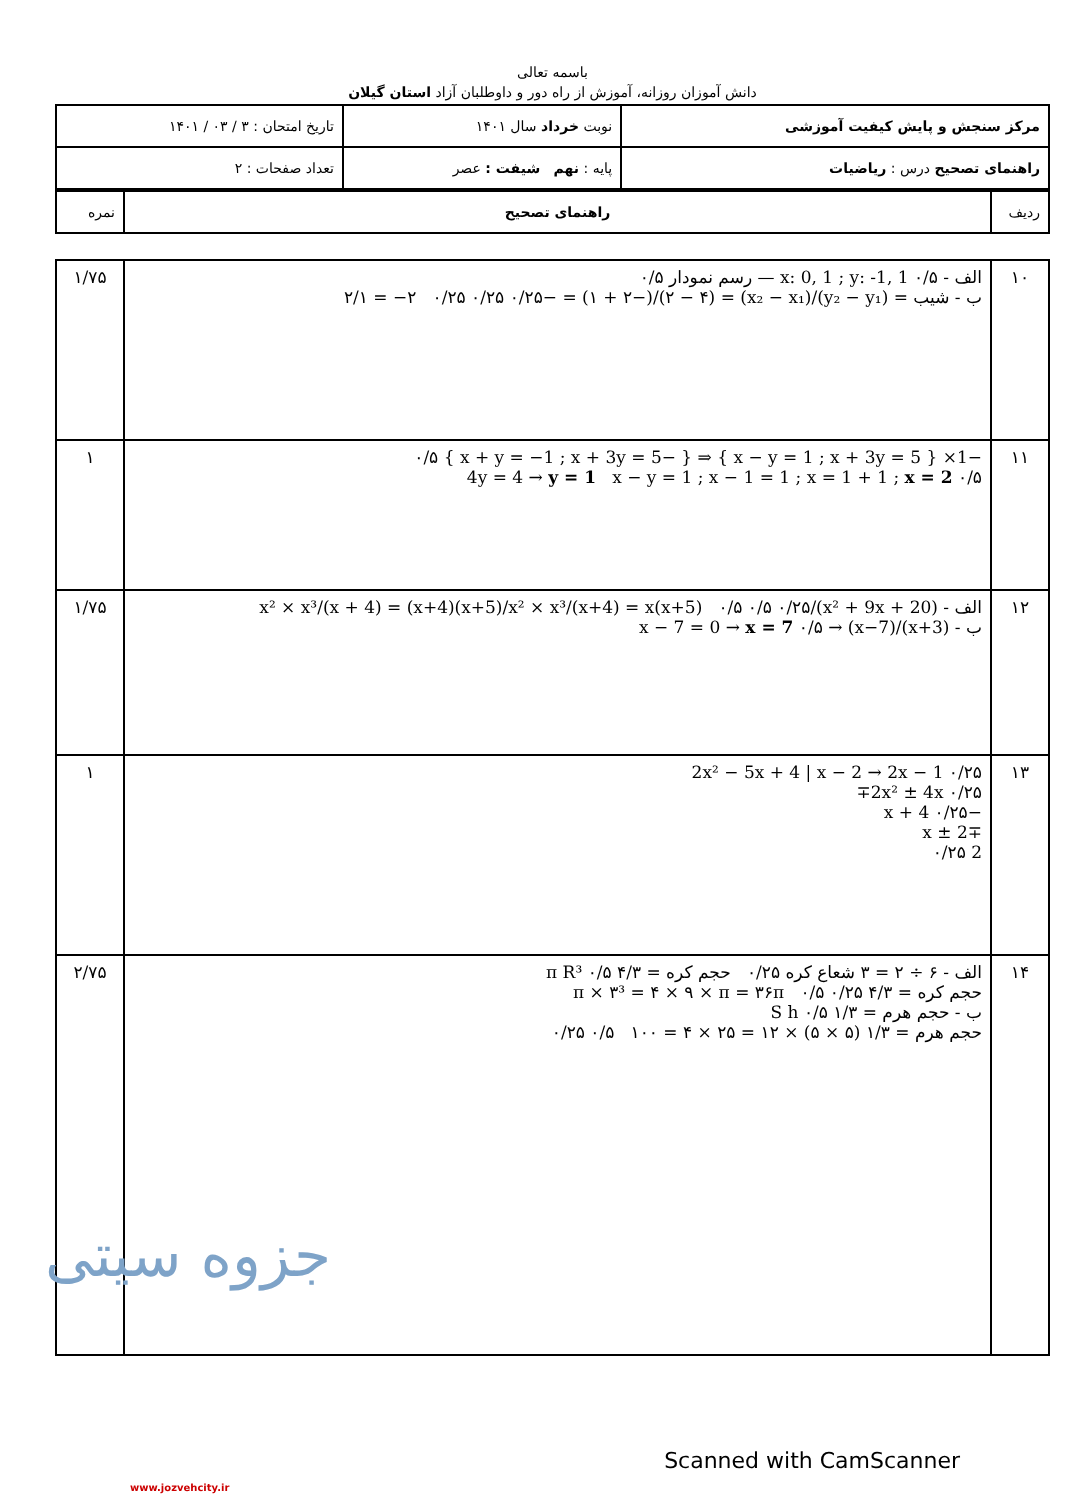باسمه تعالی
دانش آموزان روزانه، آموزش از راه دور و داوطلبان آزاد استان گیلان
| مرکز سنجش و پایش کیفیت آموزشی | نوبت خرداد سال ۱۴۰۱ | تاریخ امتحان : ۳ / ۰۳ / ۱۴۰۱ |
| راهنمای تصحیح درس : ریاضیات | پایه : نهم شیفت : عصر | تعداد صفحات : ۲ |
| ردیف | راهنمای تصحیح | نمره |
| ۱۰ | الف - x: 0, 1 ; y: -1, 1 ۰/۵ — رسم نمودار ۰/۵ ب - شیب = (y₂ − y₁)/(x₂ − x₁) = (۲ − ۴)/(−۱ + ۲) = −۲/۱ = −۲ ۰/۲۵ ۰/۲۵ ۰/۲۵ | ۱/۷۵ |
| ۱۱ | −1× { x − y = 1 ; x + 3y = 5 } ⇒ { −x + y = −1 ; x + 3y = 5 } ۰/۵ 4y = 4 → y = 1 x − y = 1 ; x − 1 = 1 ; x = 1 + 1 ; x = 2 ۰/۵ | ۱ |
| ۱۲ | الف - (x² + 9x + 20)/x² × x³/(x + 4) = (x+4)(x+5)/x² × x³/(x+4) = x(x+5) ۰/۵ ۰/۵ ۰/۲۵ ب - (x+3)/(x−7) → x − 7 = 0 → x = 7 ۰/۵ | ۱/۷۵ |
| ۱۳ | 2x² − 5x + 4 / x − 2 → 2x − 1 ۰/۲۵ ∓2x² ± 4x ۰/۲۵ −x + 4 ۰/۲۵ ∓x ± 2 2 ۰/۲۵ | ۱ |
| ۱۴ | الف - ۶ ÷ ۲ = ۳ شعاع کره ۰/۲۵ حجم کره = ۴/۳ π R³ ۰/۵ حجم کره = ۴/۳ π × ۳³ = ۴ × ۹ × π = ۳۶π ۰/۵ ۰/۲۵ ب - حجم هرم = ۱/۳ S h ۰/۵ حجم هرم = ۱/۳ (۵ × ۵) × ۱۲ = ۲۵ × ۴ = ۱۰۰ ۰/۵ ۰/۲۵ | ۲/۷۵ |
جزوه سیتی
Scanned with CamScanner
www.jozvehcity.ir